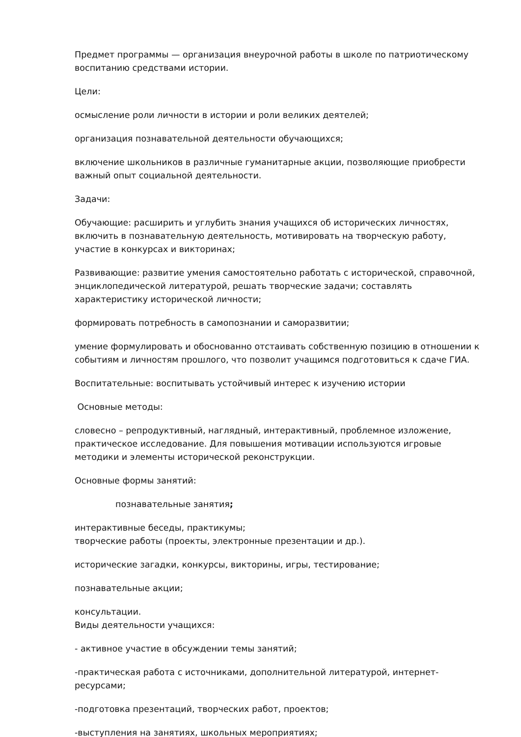Предмет программы — организация внеурочной работы в школе по патриотическому воспитанию средствами истории.
Цели:
осмысление роли личности в истории и роли великих деятелей;
организация познавательной деятельности обучающихся;
включение школьников в различные гуманитарные акции, позволяющие приобрести важный опыт социальной деятельности.
Задачи:
Обучающие: расширить и углубить знания учащихся об исторических личностях, включить в познавательную деятельность, мотивировать на творческую работу, участие в конкурсах и викторинах;
Развивающие: развитие умения самостоятельно работать с исторической, справочной, энциклопедической литературой, решать творческие задачи; составлять характеристику исторической личности;
формировать потребность в самопознании и саморазвитии;
умение формулировать и обоснованно отстаивать собственную позицию в отношении к событиям и личностям прошлого, что позволит учащимся подготовиться к сдаче ГИА.
Воспитательные: воспитывать устойчивый интерес к изучению истории
Основные методы:
словесно – репродуктивный, наглядный, интерактивный, проблемное изложение, практическое исследование. Для повышения мотивации используются игровые методики и элементы исторической реконструкции.
Основные формы занятий:
познавательные занятия;
интерактивные беседы, практикумы;
творческие работы (проекты, электронные презентации и др.).
исторические загадки, конкурсы, викторины, игры, тестирование;
познавательные акции;
консультации.
Виды деятельности учащихся:
- активное участие в обсуждении темы занятий;
-практическая работа с источниками, дополнительной литературой, интернет-ресурсами;
-подготовка презентаций, творческих работ, проектов;
-выступления на занятиях, школьных мероприятиях;